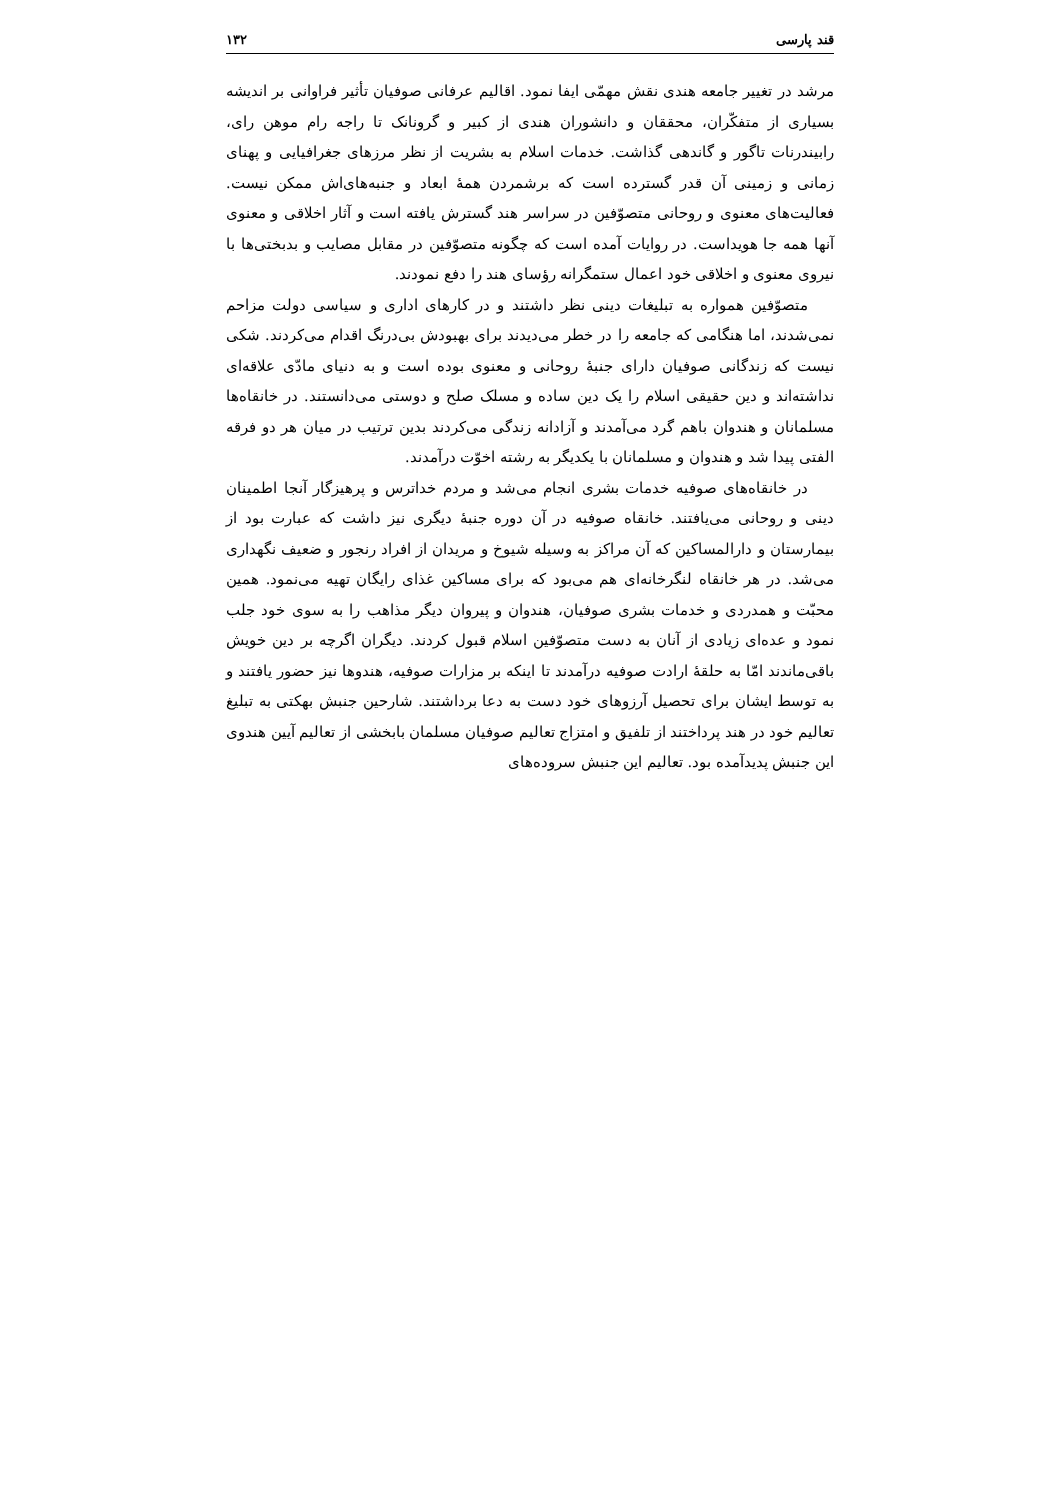قند پارسی ۱۳۲
مرشد در تغییر جامعه هندی نقش مهمّی ایفا نمود. اقالیم عرفانی صوفیان تأثیر فراوانی بر اندیشه بسیاری از متفکّران، محققان و دانشوران هندی از کبیر و گرونانک تا راجه رام موهن رای، رابیندرنات تاگور و گاندهی گذاشت. خدمات اسلام به بشریت از نظر مرزهای جغرافیایی و پهنای زمانی و زمینی آن قدر گسترده است که برشمردن همهٔ ابعاد و جنبه‌های‌اش ممکن نیست. فعالیت‌های معنوی و روحانی متصوّفین در سراسر هند گسترش یافته است و آثار اخلاقی و معنوی آنها همه جا هویداست. در روایات آمده است که چگونه متصوّفین در مقابل مصایب و بدبختی‌ها با نیروی معنوی و اخلاقی خود اعمال ستمگرانه رؤسای هند را دفع نمودند.
متصوّفین همواره به تبلیغات دینی نظر داشتند و در کارهای اداری و سیاسی دولت مزاحم نمی‌شدند، اما هنگامی که جامعه را در خطر می‌دیدند برای بهبودش بی‌درنگ اقدام می‌کردند. شکی نیست که زندگانی صوفیان دارای جنبهٔ روحانی و معنوی بوده است و به دنیای مادّی علاقه‌ای نداشته‌اند و دین حقیقی اسلام را یک دین ساده و مسلک صلح و دوستی می‌دانستند. در خانقاه‌ها مسلمانان و هندوان باهم گرد می‌آمدند و آزادانه زندگی می‌کردند بدین ترتیب در میان هر دو فرقه الفتی پیدا شد و هندوان و مسلمانان با یکدیگر به رشته اخوّت درآمدند.
در خانقاه‌های صوفیه خدمات بشری انجام می‌شد و مردم خداترس و پرهیزگار آنجا اطمینان دینی و روحانی می‌یافتند. خانقاه صوفیه در آن دوره جنبهٔ دیگری نیز داشت که عبارت بود از بیمارستان و دارالمساکین که آن مراکز به وسیله شیوخ و مریدان از افراد رنجور و ضعیف نگهداری می‌شد. در هر خانقاه لنگرخانه‌ای هم می‌بود که برای مساکین غذای رایگان تهیه می‌نمود. همین محبّت و همدردی و خدمات بشری صوفیان، هندوان و پیروان دیگر مذاهب را به سوی خود جلب نمود و عده‌ای زیادی از آنان به دست متصوّفین اسلام قبول کردند. دیگران اگرچه بر دین خویش باقی‌ماندند امّا به حلقهٔ ارادت صوفیه درآمدند تا اینکه بر مزارات صوفیه، هندوها نیز حضور یافتند و به توسط ایشان برای تحصیل آرزوهای خود دست به دعا برداشتند. شارحین جنبش بهکتی به تبلیغ تعالیم خود در هند پرداختند از تلفیق و امتزاج تعالیم صوفیان مسلمان بابخشی از تعالیم آیین هندوی این جنبش پدیدآمده بود. تعالیم این جنبش سروده‌های